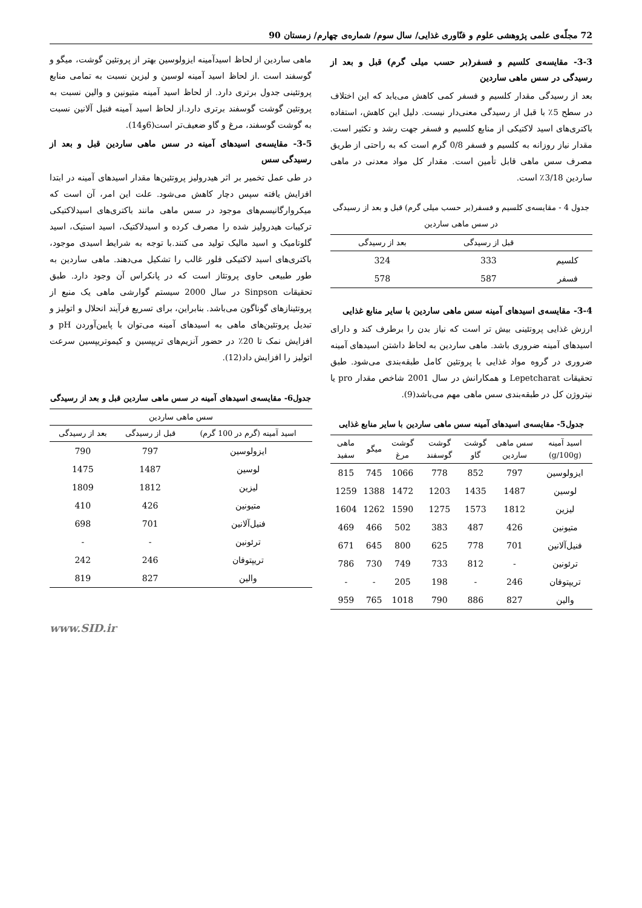72 مجلّه‌ی علمی پژوهشی علوم و فنّاوری غذایی/ سال سوم/ شماره‌ی چهارم/ زمستان 90
3-3- مقایسه‌ی کلسیم و فسفر(بر حسب میلی گرم) قبل و بعد از رسیدگی در سس ماهی ساردین
بعد از رسیدگی مقدار کلسیم و فسفر کمی کاهش می‌یابد که این اختلاف در سطح 5٪ با قبل از رسیدگی معنی‌دار نیست. دلیل این کاهش، استفاده باکتری‌های اسید لاکتیکی از منابع کلسیم و فسفر جهت رشد و تکثیر است. مقدار نیاز روزانه به کلسیم و فسفر 0/8 گرم است که به راحتی از طریق مصرف سس ماهی قابل تأمین است. مقدار کل مواد معدنی در ماهی ساردین 3/18٪ است.
جدول 4 - مقایسه‌ی کلسیم و فسفر(بر حسب میلی گرم) قبل و بعد از رسیدگی در سس ماهی ساردین
| | قبل از رسیدگی | بعد از رسیدگی |
| --- | --- | --- |
| کلسیم | 333 | 324 |
| فسفر | 587 | 578 |
3-4- مقایسه‌ی اسیدهای آمینه سس ماهی ساردین با سایر منابع غذایی
ارزش غذایی پروتئینی بیش تر است که نیاز بدن را برطرف کند و دارای اسیدهای آمینه ضروری باشد. ماهی ساردین به لحاظ داشتن اسیدهای آمینه ضروری در گروه مواد غذایی با پروتئین کامل طبقه‌بندی می‌شود. طبق تحقیقات Lepetcharat و همکارانش در سال 2001 شاخص مقدار pro یا نیتروژن کل در طبقه‌بندی سس ماهی مهم می‌باشد(9).
جدول5- مقایسه‌ی اسیدهای آمینه سس ماهی ساردین با سایر منابع غذایی
| اسید آمینه (g/100g) | سس ماهی ساردین | گوشت گاو | گوشت گوسفند | گوشت مرغ | میگو | ماهی سفید |
| --- | --- | --- | --- | --- | --- | --- |
| ایزولوسین | 797 | 852 | 778 | 1066 | 745 | 815 |
| لوسین | 1487 | 1435 | 1203 | 1472 | 1388 | 1259 |
| لیزین | 1812 | 1573 | 1275 | 1590 | 1262 | 1604 |
| متیونین | 426 | 487 | 383 | 502 | 466 | 469 |
| فنیل‌آلانین | 701 | 778 | 625 | 800 | 645 | 671 |
| ترئونین | - | 812 | 733 | 749 | 730 | 786 |
| تریپتوفان | 246 | - | 198 | 205 | - | - |
| والین | 827 | 886 | 790 | 1018 | 765 | 959 |
ماهی ساردین از لحاظ اسیدآمینه ایزولوسین بهتر از پروتئین گوشت، میگو و گوسفند است .از لحاظ اسید آمینه لوسین و لیزین نسبت به تمامی منابع پروتئینی جدول برتری دارد. از لحاظ اسید آمینه متیونین و والین نسبت به پروتئین گوشت گوسفند برتری دارد.از لحاظ اسید آمینه فنیل آلانین نسبت به گوشت گوسفند، مرغ و گاو ضعیف‌تر است(6و14).
3-5- مقایسه‌ی اسیدهای آمینه در سس ماهی ساردین قبل و بعد از رسیدگی سس
در طی عمل تخمیر بر اثر هیدرولیز پروتئین‌ها مقدار اسیدهای آمینه در ابتدا افزایش یافته سپس دچار کاهش می‌شود. علت این امر، آن است که میکروارگانیسم‌های موجود در سس ماهی مانند باکتری‌های اسیدلاکتیکی ترکیبات هیدرولیز شده را مصرف کرده و اسیدلاکتیک، اسید استیک، اسید گلوتامیک و اسید مالیک تولید می کنند.با توجه به شرایط اسیدی موجود، باکتری‌های اسید لاکتیکی فلور غالب را تشکیل می‌دهند. ماهی ساردین به طور طبیعی حاوی پروتئاز است که در پانکراس آن وجود دارد. طبق تحقیقات Sinpson در سال 2000 سیستم گوارشی ماهی یک منبع از پروتئینازهای گوناگون می‌باشد. بنابراین، برای تسریع فرآیند انحلال و اتولیز و تبدیل پروتئین‌های ماهی به اسیدهای آمینه می‌توان با پایین‌آوردن pH و افزایش نمک تا 20٪ در حضور آنزیم‌های تریپسین و کیموتریپسین سرعت اتولیز را افزایش داد(12).
جدول6- مقایسه‌ی اسیدهای آمینه در سس ماهی ساردین قبل و بعد از رسیدگی
| سس ماهی ساردین | | |
| --- | --- | --- |
| اسید آمینه (گرم در 100 گرم) | قبل از رسیدگی | بعد از رسیدگی |
| ایزولوسین | 797 | 790 |
| لوسین | 1487 | 1475 |
| لیزین | 1812 | 1809 |
| متیونین | 426 | 410 |
| فنیل‌آلانین | 701 | 698 |
| ترئونین | - | - |
| تریپتوفان | 246 | 242 |
| والین | 827 | 819 |
www.SID.ir